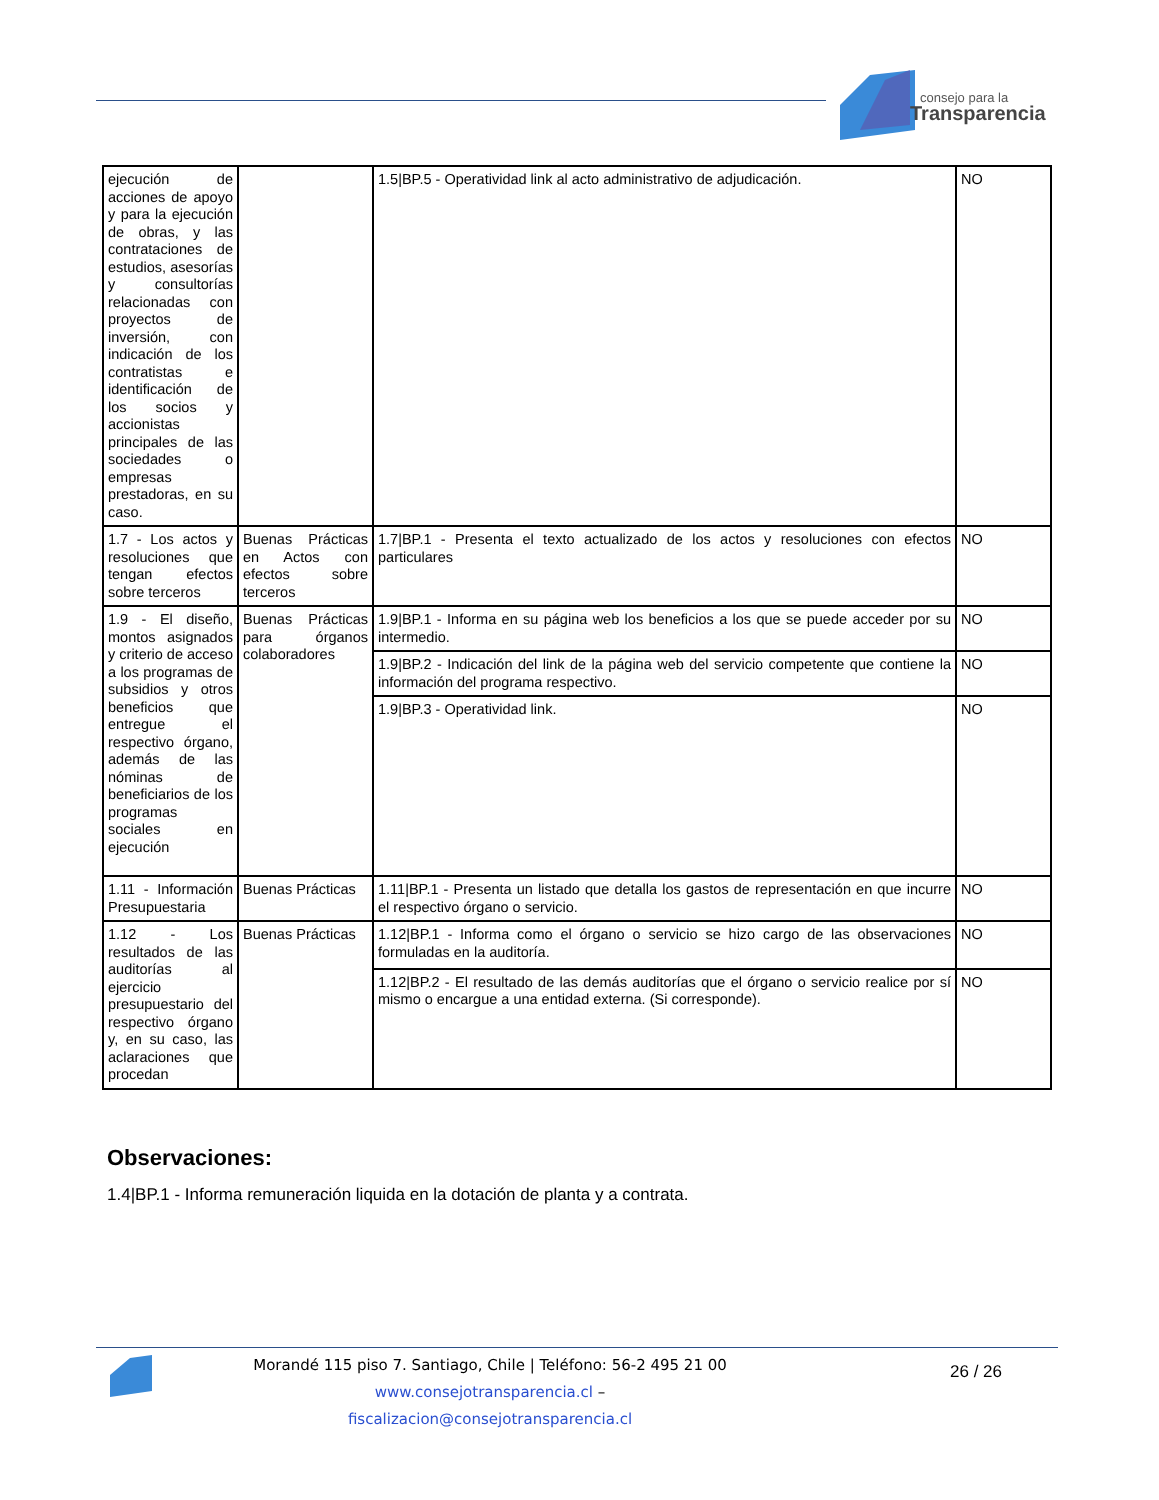consejo para la
Transparencia
| ejecución de acciones de apoyo y para la ejecución de obras, y las contrataciones de estudios, asesorías y consultorías relacionadas con proyectos de inversión, con indicación de los contratistas e identificación de los socios y accionistas principales de las sociedades o empresas prestadoras, en su caso. | | 1.5/BP.5 - Operatividad link al acto administrativo de adjudicación. | NO |
| 1.7 - Los actos y resoluciones que tengan efectos sobre terceros | Buenas Prácticas en Actos con efectos sobre terceros | 1.7/BP.1 - Presenta el texto actualizado de los actos y resoluciones con efectos particulares | NO |
| 1.9 - El diseño, montos asignados y criterio de acceso a los programas de subsidios y otros beneficios que entregue el respectivo órgano, además de las nóminas de beneficiarios de los programas sociales en ejecución | Buenas Prácticas para órganos colaboradores | 1.9/BP.1 - Informa en su página web los beneficios a los que se puede acceder por su intermedio. | NO |
| | | 1.9/BP.2 - Indicación del link de la página web del servicio competente que contiene la información del programa respectivo. | NO |
| | | 1.9/BP.3 - Operatividad link. | NO |
| 1.11 - Información Presupuestaria | Buenas Prácticas | 1.11/BP.1 - Presenta un listado que detalla los gastos de representación en que incurre el respectivo órgano o servicio. | NO |
| 1.12 - Los resultados de las auditorías al ejercicio presupuestario del respectivo órgano y, en su caso, las aclaraciones que procedan | Buenas Prácticas | 1.12/BP.1 - Informa como el órgano o servicio se hizo cargo de las observaciones formuladas en la auditoría. | NO |
| | | 1.12/BP.2 - El resultado de las demás auditorías que el órgano o servicio realice por sí mismo o encargue a una entidad externa. (Si corresponde). | NO |
Observaciones:
1.4|BP.1 - Informa remuneración liquida en la dotación de planta y a contrata.
Morandé 115 piso 7. Santiago, Chile | Teléfono: 56-2 495 21 00
www.consejotransparencia.cl – fiscalizacion@consejotransparencia.cl
26 / 26